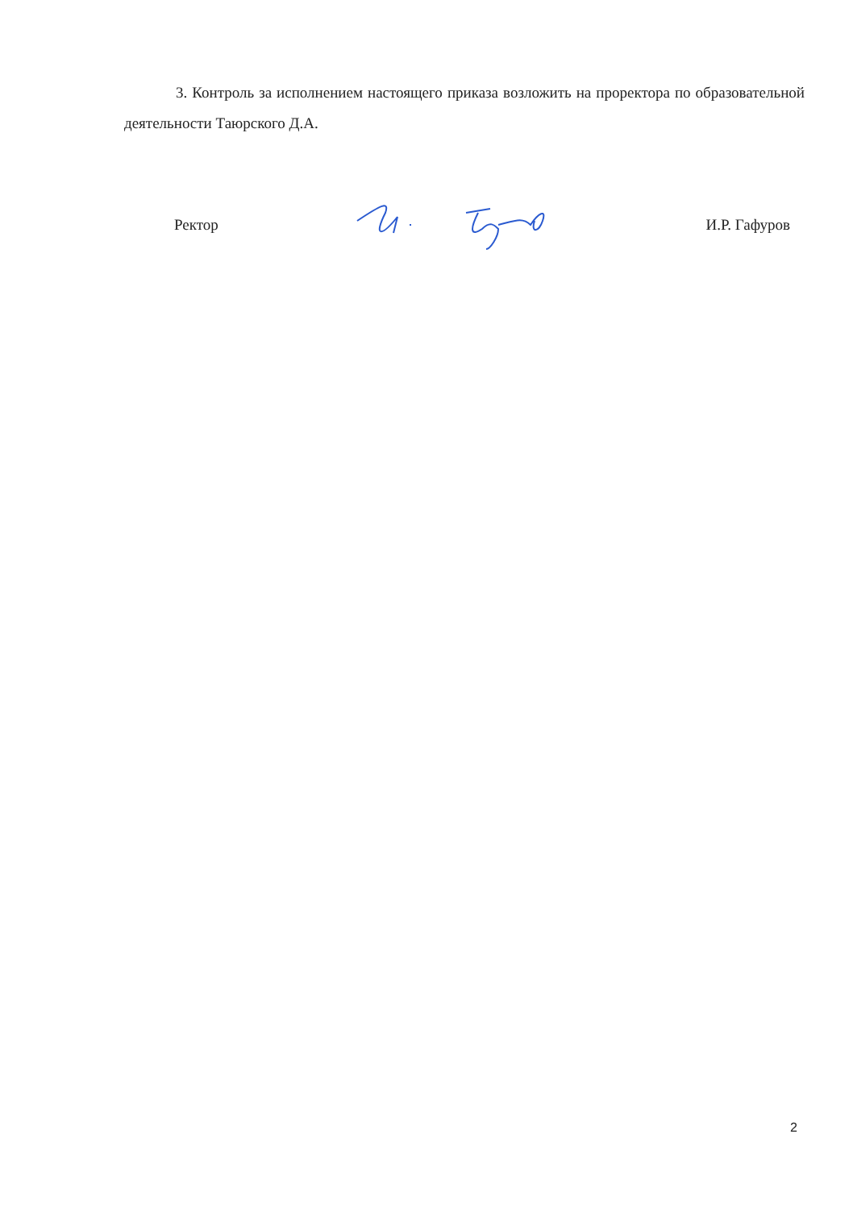3. Контроль за исполнением настоящего приказа возложить на проректора по образовательной деятельности Таюрского Д.А.
Ректор И.Р. Гафуров
2